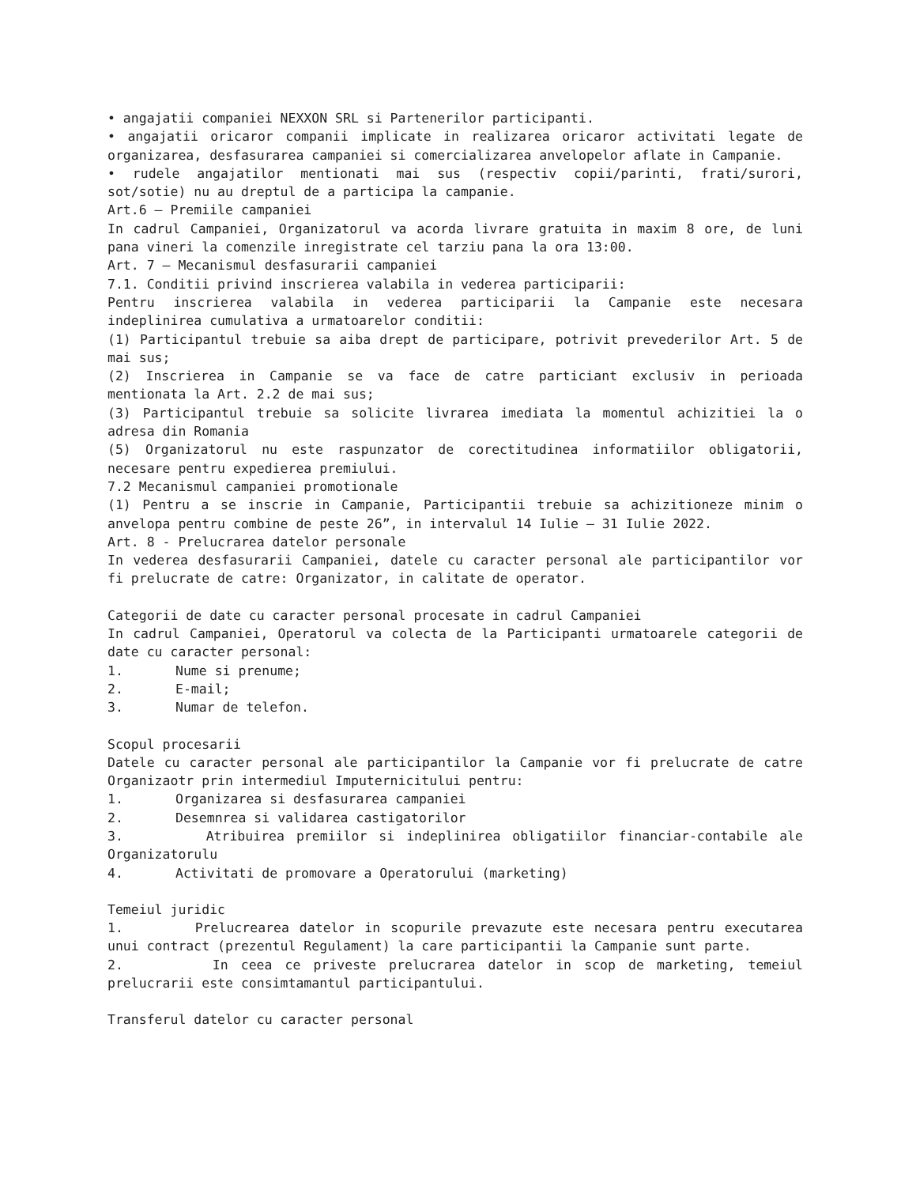• angajatii companiei NEXXON SRL si Partenerilor participanti.
• angajatii oricaror companii implicate in realizarea oricaror activitati legate de organizarea, desfasurarea campaniei si comercializarea anvelopelor aflate in Campanie.
• rudele angajatilor mentionati mai sus (respectiv copii/parinti, frati/surori, sot/sotie) nu au dreptul de a participa la campanie.
Art.6 – Premiile campaniei
In cadrul Campaniei, Organizatorul va acorda livrare gratuita in maxim 8 ore, de luni pana vineri la comenzile inregistrate cel tarziu pana la ora 13:00.
Art. 7 – Mecanismul desfasurarii campaniei
7.1. Conditii privind inscrierea valabila in vederea participarii:
Pentru inscrierea valabila in vederea participarii la Campanie este necesara indeplinirea cumulativa a urmatoarelor conditii:
(1) Participantul trebuie sa aiba drept de participare, potrivit prevederilor Art. 5 de mai sus;
(2) Inscrierea in Campanie se va face de catre particiant exclusiv in perioada mentionata la Art. 2.2 de mai sus;
(3) Participantul trebuie sa solicite livrarea imediata la momentul achizitiei la o adresa din Romania
(5) Organizatorul nu este raspunzator de corectitudinea informatiilor obligatorii, necesare pentru expedierea premiului.
7.2 Mecanismul campaniei promotionale
(1) Pentru a se inscrie in Campanie, Participantii trebuie sa achizitioneze minim o anvelopa pentru combine de peste 26”, in intervalul 14 Iulie – 31 Iulie 2022.
Art. 8 - Prelucrarea datelor personale
In vederea desfasurarii Campaniei, datele cu caracter personal ale participantilor vor fi prelucrate de catre: Organizator, in calitate de operator.
Categorii de date cu caracter personal procesate in cadrul Campaniei
In cadrul Campaniei, Operatorul va colecta de la Participanti urmatoarele categorii de date cu caracter personal:
1. Nume si prenume;
2. E-mail;
3. Numar de telefon.
Scopul procesarii
Datele cu caracter personal ale participantilor la Campanie vor fi prelucrate de catre Organizaotr prin intermediul Imputernicitului pentru:
1. Organizarea si desfasurarea campaniei
2. Desemnrea si validarea castigatorilor
3. Atribuirea premiilor si indeplinirea obligatiilor financiar-contabile ale Organizatorulu
4. Activitati de promovare a Operatorului (marketing)
Temeiul juridic
1. Prelucrearea datelor in scopurile prevazute este necesara pentru executarea unui contract (prezentul Regulament) la care participantii la Campanie sunt parte.
2. In ceea ce priveste prelucrarea datelor in scop de marketing, temeiul prelucrarii este consimtamantul participantului.
Transferul datelor cu caracter personal